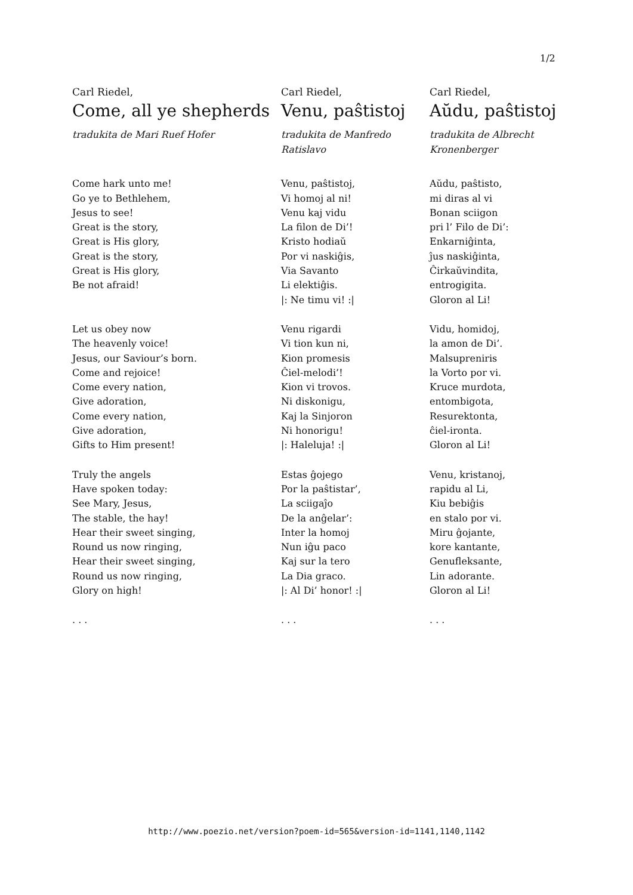1/2
Carl Riedel,
Come, all ye shepherds
tradukita de Mari Ruef Hofer
Come hark unto me!
Go ye to Bethlehem,
Jesus to see!
Great is the story,
Great is His glory,
Great is the story,
Great is His glory,
Be not afraid!
Let us obey now
The heavenly voice!
Jesus, our Saviour’s born.
Come and rejoice!
Come every nation,
Give adoration,
Come every nation,
Give adoration,
Gifts to Him present!
Truly the angels
Have spoken today:
See Mary, Jesus,
The stable, the hay!
Hear their sweet singing,
Round us now ringing,
Hear their sweet singing,
Round us now ringing,
Glory on high!
. . .
Carl Riedel,
Venu, paŝtistoj
tradukita de Manfredo Ratislavo
Venu, paŝtistoj,
Vi homoj al ni!
Venu kaj vidu
La filon de Di’!
Kristo hodiaŭ
Por vi naskiĝis,
Via Savanto
Li elektiĝis.
|: Ne timu vi! :|
Venu rigardi
Vi tion kun ni,
Kion promesis
Ĉiel-melodi’!
Kion vi trovos.
Ni diskonigu,
Kaj la Sinjoron
Ni honorigu!
|: Haleluja! :|
Estas ĝojego
Por la paŝtistar’,
La sciigaĵo
De la anĝelar’:
Inter la homoj
Nun iĝu paco
Kaj sur la tero
La Dia graco.
|: Al Di’ honor! :|
. . .
Carl Riedel,
Aŭdu, paŝtistoj
tradukita de Albrecht Kronenberger
Aŭdu, paŝtisto,
mi diras al vi
Bonan sciigon
pri l’ Filo de Di’:
Enkarniĝinta,
ĵus naskiĝinta,
Ĉirkaŭvindita,
entrogigita.
Gloron al Li!
Vidu, homidoj,
la amon de Di’.
Malsupreniris
la Vorto por vi.
Kruce murdota,
entombigota,
Resurektonta,
ĉiel-ironta.
Gloron al Li!
Venu, kristanoj,
rapidu al Li,
Kiu bebiĝis
en stalo por vi.
Miru ĝojante,
kore kantante,
Genufleksante,
Lin adorante.
Gloron al Li!
. . .
http://www.poezio.net/version?poem-id=565&version-id=1141,1140,1142